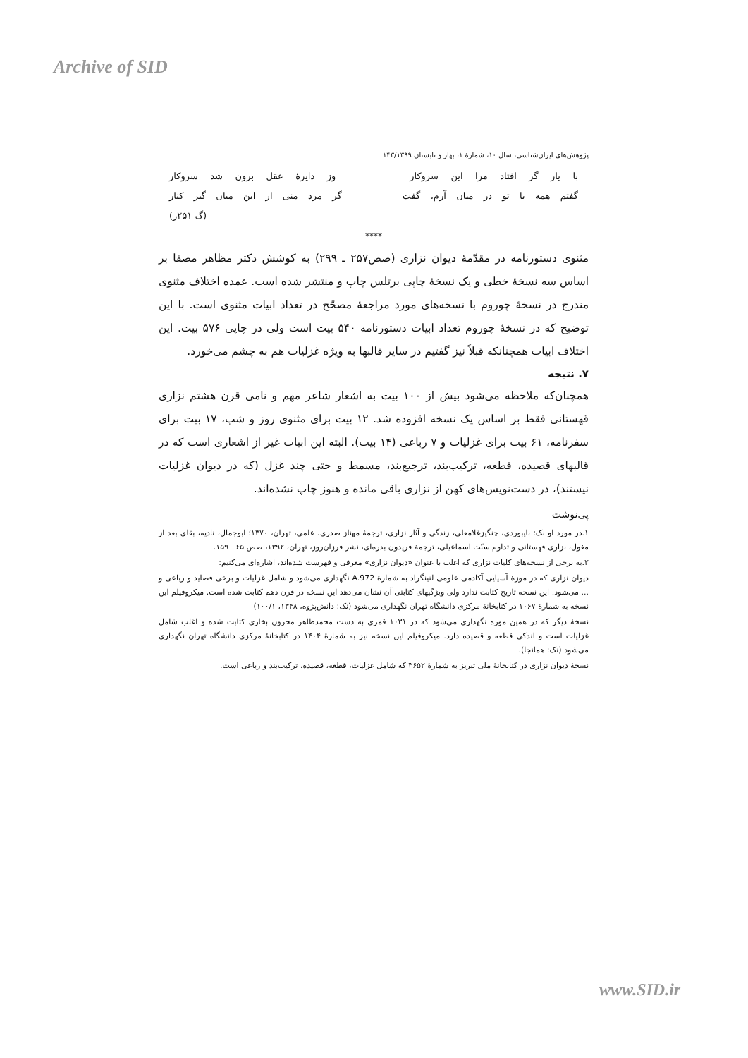Archive of SID
پژوهش‌های ایران‌شناسی، سال ۱۰، شمارهٔ ۱، بهار و تابستان ۱۴۳/۱۳۹۹
با یار گر افتاد مرا این سروکار وز دایرهٔ عقل برون شد سروکار
گفتم همه با تو در میان آرم، گفت گر مرد منی از این میان گیر کنار
(گ ۲۵۱ر)
****
مثنوی دستورنامه در مقدّمهٔ دیوان نزاری (صص۲۵۷ ـ ۲۹۹) به کوشش دکتر مظاهر مصفا بر اساس سه نسخهٔ خطی و یک نسخهٔ چاپی برتلس چاپ و منتشر شده است. عمده اختلاف مثنوی مندرج در نسخهٔ چوروم با نسخه‌های مورد مراجعهٔ مصحّح در تعداد ابیات مثنوی است. با این توضیح که در نسخهٔ چوروم تعداد ابیات دستورنامه ۵۴۰ بیت است ولی در چاپی ۵۷۶ بیت. این اختلاف ابیات همچنانکه قبلاً نیز گفتیم در سایر قالبها به ویژه غزلیات هم به چشم می‌خورد.
۷. نتیجه
همچنان‌که ملاحظه می‌شود بیش از ۱۰۰ بیت به اشعار شاعر مهم و نامی قرن هشتم نزاری قهستانی فقط بر اساس یک نسخه افزوده شد. ۱۲ بیت برای مثنوی روز و شب، ۱۷ بیت برای سفرنامه، ۶۱ بیت برای غزلیات و ۷ رباعی (۱۴ بیت). البته این ابیات غیر از اشعاری است که در قالبهای قصیده، قطعه، ترکیب‌بند، ترجیع‌بند، مسمط و حتی چند غزل (که در دیوان غزلیات نیستند)، در دست‌نویس‌های کهن از نزاری باقی مانده و هنوز چاپ نشده‌اند.
پی‌نوشت
۱.در مورد او نک: بایبوردی، چنگیزغلامعلی، زندگی و آثار نزاری، ترجمهٔ مهناز صدری، علمی، تهران، ۱۳۷۰؛ ابوجمال، نادیه، بقای بعد از مغول، نزاری قهستانی و تداوم سنّت اسماعیلی، ترجمهٔ فریدون بدره‌ای، نشر فرزان‌روز، تهران، ۱۳۹۲، صص ۶۵ ـ ۱۵۹.
۲.به برخی از نسخه‌های کلیات نزاری که اغلب با عنوان «دیوان نزاری» معرفی و فهرست شده‌اند، اشاره‌ای می‌کنیم:
دیوان نزاری که در موزهٔ آسیایی آکادمی علومی لنینگراد به شمارهٔ A.972 نگهداری می‌شود و شامل غزلیات و برخی قصاید و رباعی و ... می‌شود. این نسخه تاریخ کتابت ندارد ولی ویژگیهای کتابتی آن نشان می‌دهد این نسخه در قرن دهم کتابت شده است. میکروفیلم این نسخه به شمارهٔ ۱۰۶۷ در کتابخانهٔ مرکزی دانشگاه تهران نگهداری می‌شود (نک: دانش‌پژوه، ۱۳۴۸، ۱۰۰/۱)
نسخهٔ دیگر که در همین موزه نگهداری می‌شود که در ۱۰۳۱ قمری به دست محمدطاهر محزون بخاری کتابت شده و اغلب شامل غزلیات است و اندکی قطعه و قصیده دارد. میکروفیلم این نسخه نیز به شمارهٔ ۱۴۰۴ در کتابخانهٔ مرکزی دانشگاه تهران نگهداری می‌شود (نک: همانجا).
نسخهٔ دیوان نزاری در کتابخانهٔ ملی تبریز به شمارهٔ ۳۶۵۲ که شامل غزلیات، قطعه، قصیده، ترکیب‌بند و رباعی است.
www.SID.ir